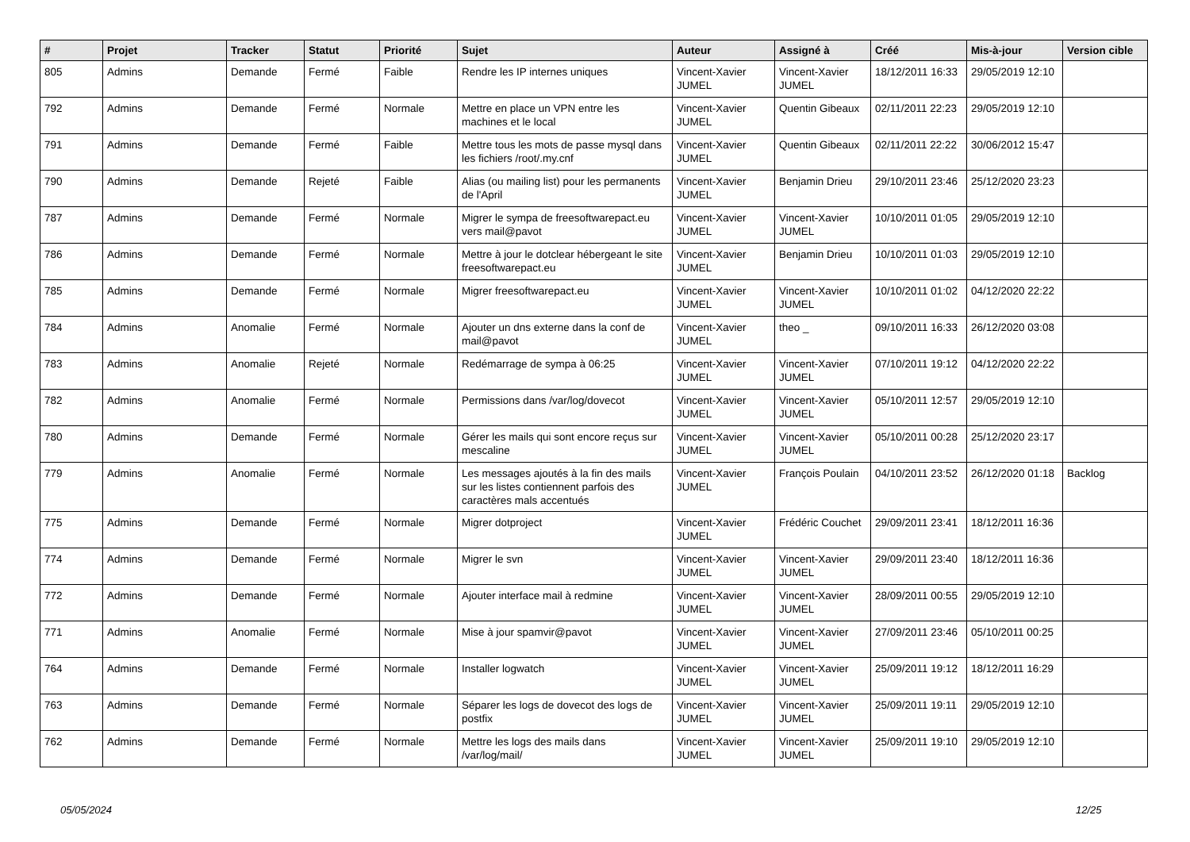| # | Projet | Tracker | Statut | Priorité | Sujet | Auteur | Assigné à | Créé | Mis-à-jour | Version cible |
| --- | --- | --- | --- | --- | --- | --- | --- | --- | --- | --- |
| 805 | Admins | Demande | Fermé | Faible | Rendre les IP internes uniques | Vincent-Xavier JUMEL | Vincent-Xavier JUMEL | 18/12/2011 16:33 | 29/05/2019 12:10 | |
| 792 | Admins | Demande | Fermé | Normale | Mettre en place un VPN entre les machines et le local | Vincent-Xavier JUMEL | Quentin Gibeaux | 02/11/2011 22:23 | 29/05/2019 12:10 | |
| 791 | Admins | Demande | Fermé | Faible | Mettre tous les mots de passe mysql dans les fichiers /root/.my.cnf | Vincent-Xavier JUMEL | Quentin Gibeaux | 02/11/2011 22:22 | 30/06/2012 15:47 | |
| 790 | Admins | Demande | Rejeté | Faible | Alias (ou mailing list) pour les permanents de l'April | Vincent-Xavier JUMEL | Benjamin Drieu | 29/10/2011 23:46 | 25/12/2020 23:23 | |
| 787 | Admins | Demande | Fermé | Normale | Migrer le sympa de freesoftwarepact.eu vers mail@pavot | Vincent-Xavier JUMEL | Vincent-Xavier JUMEL | 10/10/2011 01:05 | 29/05/2019 12:10 | |
| 786 | Admins | Demande | Fermé | Normale | Mettre à jour le dotclear hébergeant le site freesoftwarepact.eu | Vincent-Xavier JUMEL | Benjamin Drieu | 10/10/2011 01:03 | 29/05/2019 12:10 | |
| 785 | Admins | Demande | Fermé | Normale | Migrer freesoftwarepact.eu | Vincent-Xavier JUMEL | Vincent-Xavier JUMEL | 10/10/2011 01:02 | 04/12/2020 22:22 | |
| 784 | Admins | Anomalie | Fermé | Normale | Ajouter un dns externe dans la conf de mail@pavot | Vincent-Xavier JUMEL | theo _ | 09/10/2011 16:33 | 26/12/2020 03:08 | |
| 783 | Admins | Anomalie | Rejeté | Normale | Redémarrage de sympa à 06:25 | Vincent-Xavier JUMEL | Vincent-Xavier JUMEL | 07/10/2011 19:12 | 04/12/2020 22:22 | |
| 782 | Admins | Anomalie | Fermé | Normale | Permissions dans /var/log/dovecot | Vincent-Xavier JUMEL | Vincent-Xavier JUMEL | 05/10/2011 12:57 | 29/05/2019 12:10 | |
| 780 | Admins | Demande | Fermé | Normale | Gérer les mails qui sont encore reçus sur mescaline | Vincent-Xavier JUMEL | Vincent-Xavier JUMEL | 05/10/2011 00:28 | 25/12/2020 23:17 | |
| 779 | Admins | Anomalie | Fermé | Normale | Les messages ajoutés à la fin des mails sur les listes contiennent parfois des caractères mals accentués | Vincent-Xavier JUMEL | François Poulain | 04/10/2011 23:52 | 26/12/2020 01:18 | Backlog |
| 775 | Admins | Demande | Fermé | Normale | Migrer dotproject | Vincent-Xavier JUMEL | Frédéric Couchet | 29/09/2011 23:41 | 18/12/2011 16:36 | |
| 774 | Admins | Demande | Fermé | Normale | Migrer le svn | Vincent-Xavier JUMEL | Vincent-Xavier JUMEL | 29/09/2011 23:40 | 18/12/2011 16:36 | |
| 772 | Admins | Demande | Fermé | Normale | Ajouter interface mail à redmine | Vincent-Xavier JUMEL | Vincent-Xavier JUMEL | 28/09/2011 00:55 | 29/05/2019 12:10 | |
| 771 | Admins | Anomalie | Fermé | Normale | Mise à jour spamvir@pavot | Vincent-Xavier JUMEL | Vincent-Xavier JUMEL | 27/09/2011 23:46 | 05/10/2011 00:25 | |
| 764 | Admins | Demande | Fermé | Normale | Installer logwatch | Vincent-Xavier JUMEL | Vincent-Xavier JUMEL | 25/09/2011 19:12 | 18/12/2011 16:29 | |
| 763 | Admins | Demande | Fermé | Normale | Séparer les logs de dovecot des logs de postfix | Vincent-Xavier JUMEL | Vincent-Xavier JUMEL | 25/09/2011 19:11 | 29/05/2019 12:10 | |
| 762 | Admins | Demande | Fermé | Normale | Mettre les logs des mails dans /var/log/mail/ | Vincent-Xavier JUMEL | Vincent-Xavier JUMEL | 25/09/2011 19:10 | 29/05/2019 12:10 | |
05/05/2024 12/25